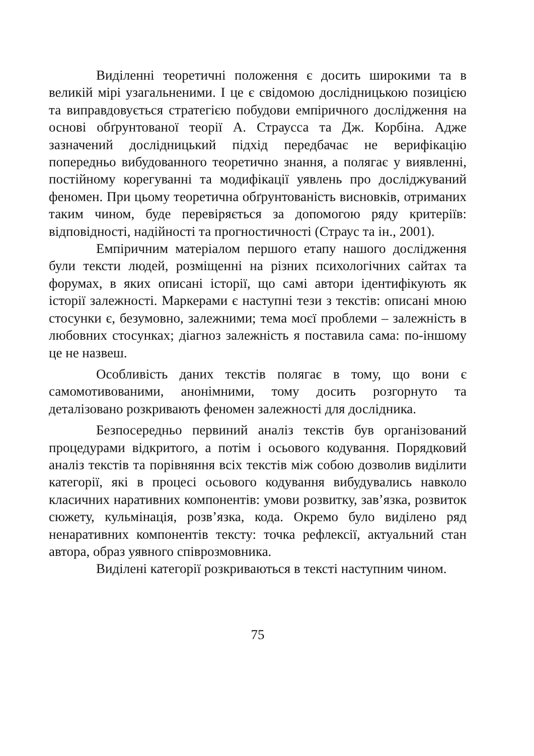Виділенні теоретичні положення є досить широкими та в великій мірі узагальненими. І це є свідомою дослідницькою позицією та виправдовується стратегією побудови емпіричного дослідження на основі обґрунтованої теорії А. Страусса та Дж. Корбіна. Адже зазначений дослідницький підхід передбачає не верифікацію попередньо вибудованного теоретично знання, а полягає у виявленні, постійному корегуванні та модифікації уявлень про досліджуваний феномен. При цьому теоретична обґрунтованість висновків, отриманих таким чином, буде перевіряється за допомогою ряду критеріїв: відповідності, надійності та прогностичності (Страус та ін., 2001).
Емпіричним матеріалом першого етапу нашого дослідження були тексти людей, розміщенні на різних психологічних сайтах та форумах, в яких описані історії, що самі автори ідентифікують як історії залежності. Маркерами є наступні тези з текстів: описані мною стосунки є, безумовно, залежними; тема моєї проблеми – залежність в любовних стосунках; діагноз залежність я поставила сама: по-іншому це не назвеш.
Особливість даних текстів полягає в тому, що вони є самомотивованими, анонімними, тому досить розгорнуто та деталізовано розкривають феномен залежності для дослідника.
Безпосередньо первиний аналіз текстів був організований процедурами відкритого, а потім і осьового кодування. Порядковий аналіз текстів та порівняння всіх текстів між собою дозволив виділити категорії, які в процесі осьового кодування вибудувались навколо класичних наративних компонентів: умови розвитку, зав’язка, розвиток сюжету, кульмінація, розв’язка, кода. Окремо було виділено ряд ненаративних компонентів тексту: точка рефлексії, актуальний стан автора, образ уявного співрозмовника.
Виділені категорії розкриваються в тексті наступним чином.
75